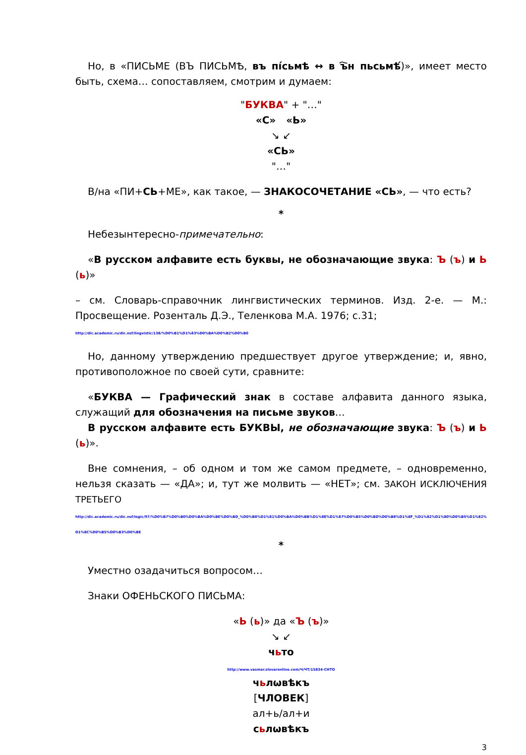Но, в «ПИСЬМЕ (ВЪ ПИСЬМѢ, въ пі́сьмѣ ↔ в ъ҇н пьсьмѣ́)», имеет место быть, схема… сопоставляем, смотрим и думаем:
"БУКВА" + "…"
«С» «Ь»
↘ ↙
«СЬ»
"…"
В/на «ПИ+СЬ+МЕ», как такое, — ЗНАКОСОЧЕТАНИЕ «СЬ», — что есть?
*
Небезынтересно-примечательно:
«В русском алфавите есть буквы, не обозначающие звука: Ъ (ъ) и Ь (ь)»
– см. Словарь-справочник лингвистических терминов. Изд. 2-е. — М.: Просвещение. Розенталь Д.Э., Теленкова М.А. 1976; с.31;
http://dic.academic.ru/dic.nsf/lingvistic/138/%D0%B1%D1%83%D0%BA%D0%B2%D0%B0
Но, данному утверждению предшествует другое утверждение; и, явно, противоположное по своей сути, сравните:
«БУКВА — Графический знак в составе алфавита данного языка, служащий для обозначения на письме звуков…
В русском алфавите есть БУКВЫ, не обозначающие звука: Ъ (ъ) и Ь (ь)».
Вне сомнения, – об одном и том же самом предмете, – одновременно, нельзя сказать — «ДА»; и, тут же молвить — «НЕТ»; см. ЗАКОН ИСКЛЮЧЕНИЯ ТРЕТЬЕГО
http://dic.academic.ru/dic.nsf/logic/97/%D0%B7%D0%B0%D0%BA%D0%BE%D0%BD_%D0%B8%D1%81%D0%BA%D0%BB%D1%8E%D1%87%D0%B5%D0%BD%D0%B8%D1%8F_%D1%82%D1%80%D0%B5%D1%82%D1%8C%D0%B5%D0%B3%D0%BE
*
Уместно озадачиться вопросом…
Знаки ОФЕНЬСКОГО ПИСЬМА:
«Ь (ь)» да «Ъ (ъ)»
↘ ↙
чьто
http://www.vasmer.slovaronline.com/Ч/ЧТ/15834-CHTO
чьлѡвѣкъ
[ЧЛОВЕК]
ал+ь/ал+и
сьлѡвѣкъ
3